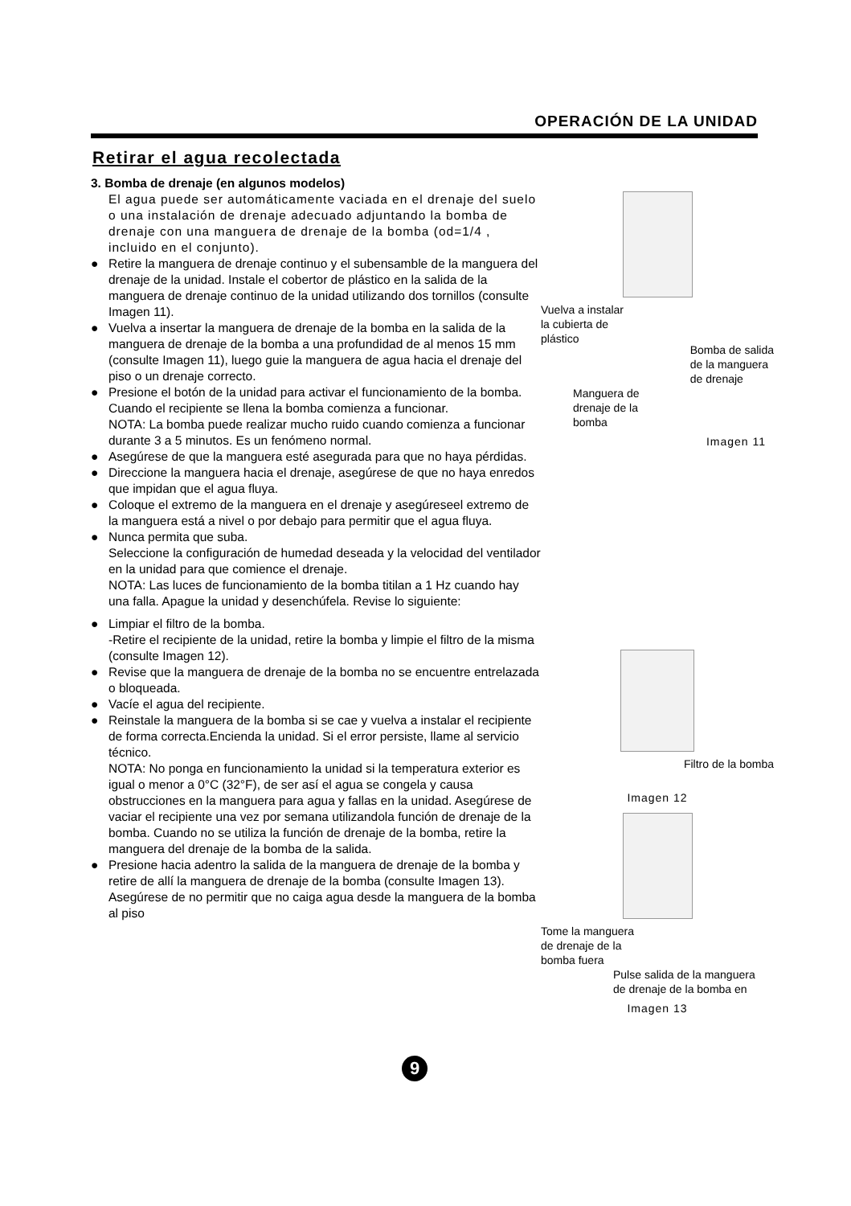OPERACIÓN DE LA UNIDAD
Retirar el agua recolectada
3. Bomba de drenaje (en algunos modelos)
El agua puede ser automáticamente vaciada en el drenaje del suelo o una instalación de drenaje adecuado adjuntando la bomba de drenaje con una manguera de drenaje de la bomba (od=1/4 , incluido en el conjunto).
● Retire la manguera de drenaje continuo y el subensamble de la manguera del drenaje de la unidad. Instale el cobertor de plástico en la salida de la manguera de drenaje continuo de la unidad utilizando dos tornillos (consulte Imagen 11).
● Vuelva a insertar la manguera de drenaje de la bomba en la salida de la manguera de drenaje de la bomba a una profundidad de al menos 15 mm (consulte Imagen 11), luego guie la manguera de agua hacia el drenaje del piso o un drenaje correcto.
● Presione el botón de la unidad para activar el funcionamiento de la bomba. Cuando el recipiente se llena la bomba comienza a funcionar.
NOTA: La bomba puede realizar mucho ruido cuando comienza a funcionar durante 3 a 5 minutos. Es un fenómeno normal.
● Asegúrese de que la manguera esté asegurada para que no haya pérdidas.
● Direccione la manguera hacia el drenaje, asegúrese de que no haya enredos que impidan que el agua fluya.
● Coloque el extremo de la manguera en el drenaje y asegúreseel extremo de la manguera está a nivel o por debajo para permitir que el agua fluya.
● Nunca permita que suba.
Seleccione la configuración de humedad deseada y la velocidad del ventilador en la unidad para que comience el drenaje.
NOTA: Las luces de funcionamiento de la bomba titilan a 1 Hz cuando hay una falla. Apague la unidad y desenchúfela. Revise lo siguiente:
● Limpiar el filtro de la bomba.
-Retire el recipiente de la unidad, retire la bomba y limpie el filtro de la misma (consulte Imagen 12).
● Revise que la manguera de drenaje de la bomba no se encuentre entrelazada o bloqueada.
● Vacíe el agua del recipiente.
● Reinstale la manguera de la bomba si se cae y vuelva a instalar el recipiente de forma correcta.Encienda la unidad. Si el error persiste, llame al servicio técnico.
NOTA: No ponga en funcionamiento la unidad si la temperatura exterior es igual o menor a 0°C (32°F), de ser así el agua se congela y causa obstrucciones en la manguera para agua y fallas en la unidad. Asegúrese de vaciar el recipiente una vez por semana utilizandola función de drenaje de la bomba. Cuando no se utiliza la función de drenaje de la bomba, retire la manguera del drenaje de la bomba de la salida.
● Presione hacia adentro la salida de la manguera de drenaje de la bomba y retire de allí la manguera de drenaje de la bomba (consulte Imagen 13). Asegúrese de no permitir que no caiga agua desde la manguera de la bomba al piso
Vuelva a instalar
la cubierta de
plástico
Bomba de salida
de la manguera
de drenaje
Manguera de
drenaje de la
bomba
Imagen 11
Filtro de la bomba
Imagen 12
Tome la manguera
de drenaje de la
bomba fuera
Pulse salida de la manguera
de drenaje de la bomba en
Imagen 13
9